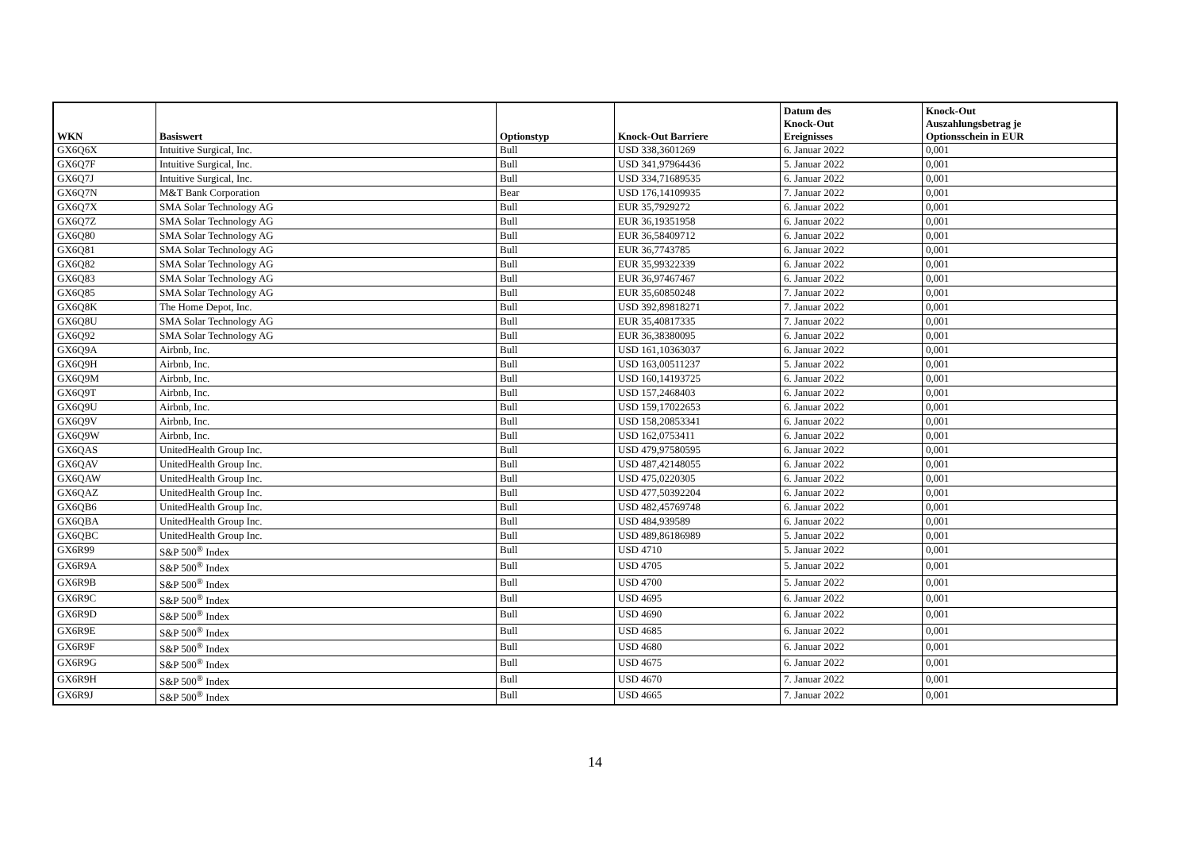| WKN | Basiswert | Optionstyp | Knock-Out Barriere | Datum des Knock-Out Ereignisses | Knock-Out Auszahlungsbetrag je Optionsschein in EUR |
| --- | --- | --- | --- | --- | --- |
| GX6Q6X | Intuitive Surgical, Inc. | Bull | USD 338,3601269 | 6. Januar 2022 | 0,001 |
| GX6Q7F | Intuitive Surgical, Inc. | Bull | USD 341,97964436 | 5. Januar 2022 | 0,001 |
| GX6Q7J | Intuitive Surgical, Inc. | Bull | USD 334,71689535 | 6. Januar 2022 | 0,001 |
| GX6Q7N | M&T Bank Corporation | Bear | USD 176,14109935 | 7. Januar 2022 | 0,001 |
| GX6Q7X | SMA Solar Technology AG | Bull | EUR 35,7929272 | 6. Januar 2022 | 0,001 |
| GX6Q7Z | SMA Solar Technology AG | Bull | EUR 36,19351958 | 6. Januar 2022 | 0,001 |
| GX6Q80 | SMA Solar Technology AG | Bull | EUR 36,58409712 | 6. Januar 2022 | 0,001 |
| GX6Q81 | SMA Solar Technology AG | Bull | EUR 36,7743785 | 6. Januar 2022 | 0,001 |
| GX6Q82 | SMA Solar Technology AG | Bull | EUR 35,99322339 | 6. Januar 2022 | 0,001 |
| GX6Q83 | SMA Solar Technology AG | Bull | EUR 36,97467467 | 6. Januar 2022 | 0,001 |
| GX6Q85 | SMA Solar Technology AG | Bull | EUR 35,60850248 | 7. Januar 2022 | 0,001 |
| GX6Q8K | The Home Depot, Inc. | Bull | USD 392,89818271 | 7. Januar 2022 | 0,001 |
| GX6Q8U | SMA Solar Technology AG | Bull | EUR 35,40817335 | 7. Januar 2022 | 0,001 |
| GX6Q92 | SMA Solar Technology AG | Bull | EUR 36,38380095 | 6. Januar 2022 | 0,001 |
| GX6Q9A | Airbnb, Inc. | Bull | USD 161,10363037 | 6. Januar 2022 | 0,001 |
| GX6Q9H | Airbnb, Inc. | Bull | USD 163,00511237 | 5. Januar 2022 | 0,001 |
| GX6Q9M | Airbnb, Inc. | Bull | USD 160,14193725 | 6. Januar 2022 | 0,001 |
| GX6Q9T | Airbnb, Inc. | Bull | USD 157,2468403 | 6. Januar 2022 | 0,001 |
| GX6Q9U | Airbnb, Inc. | Bull | USD 159,17022653 | 6. Januar 2022 | 0,001 |
| GX6Q9V | Airbnb, Inc. | Bull | USD 158,20853341 | 6. Januar 2022 | 0,001 |
| GX6Q9W | Airbnb, Inc. | Bull | USD 162,0753411 | 6. Januar 2022 | 0,001 |
| GX6QAS | UnitedHealth Group Inc. | Bull | USD 479,97580595 | 6. Januar 2022 | 0,001 |
| GX6QAV | UnitedHealth Group Inc. | Bull | USD 487,42148055 | 6. Januar 2022 | 0,001 |
| GX6QAW | UnitedHealth Group Inc. | Bull | USD 475,0220305 | 6. Januar 2022 | 0,001 |
| GX6QAZ | UnitedHealth Group Inc. | Bull | USD 477,50392204 | 6. Januar 2022 | 0,001 |
| GX6QB6 | UnitedHealth Group Inc. | Bull | USD 482,45769748 | 6. Januar 2022 | 0,001 |
| GX6QBA | UnitedHealth Group Inc. | Bull | USD 484,939589 | 6. Januar 2022 | 0,001 |
| GX6QBC | UnitedHealth Group Inc. | Bull | USD 489,86186989 | 5. Januar 2022 | 0,001 |
| GX6R99 | S&P 500<sup>®</sup> Index | Bull | USD 4710 | 5. Januar 2022 | 0,001 |
| GX6R9A | S&P 500<sup>®</sup> Index | Bull | USD 4705 | 5. Januar 2022 | 0,001 |
| GX6R9B | S&P 500<sup>®</sup> Index | Bull | USD 4700 | 5. Januar 2022 | 0,001 |
| GX6R9C | S&P 500<sup>®</sup> Index | Bull | USD 4695 | 6. Januar 2022 | 0,001 |
| GX6R9D | S&P 500<sup>®</sup> Index | Bull | USD 4690 | 6. Januar 2022 | 0,001 |
| GX6R9E | S&P 500<sup>®</sup> Index | Bull | USD 4685 | 6. Januar 2022 | 0,001 |
| GX6R9F | S&P 500<sup>®</sup> Index | Bull | USD 4680 | 6. Januar 2022 | 0,001 |
| GX6R9G | S&P 500<sup>®</sup> Index | Bull | USD 4675 | 6. Januar 2022 | 0,001 |
| GX6R9H | S&P 500<sup>®</sup> Index | Bull | USD 4670 | 7. Januar 2022 | 0,001 |
| GX6R9J | S&P 500<sup>®</sup> Index | Bull | USD 4665 | 7. Januar 2022 | 0,001 |
14